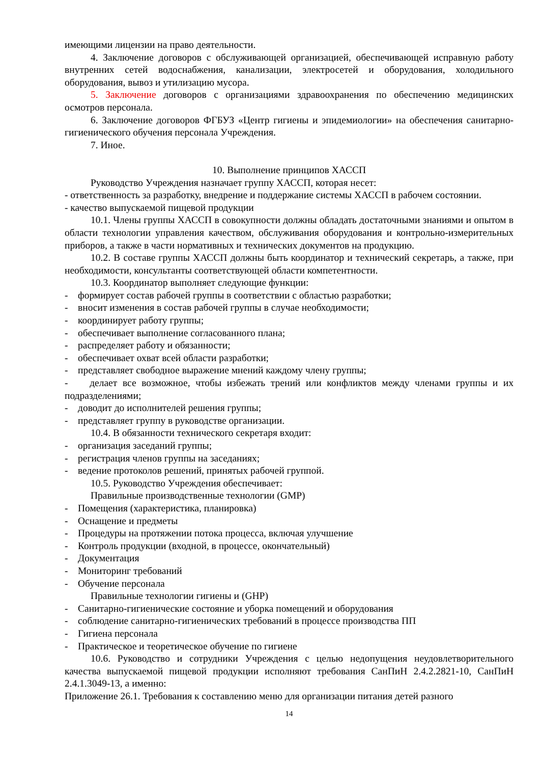имеющими лицензии на право деятельности.
4. Заключение договоров с обслуживающей организацией, обеспечивающей исправную работу внутренних сетей водоснабжения, канализации, электросетей и оборудования, холодильного оборудования, вывоз и утилизацию мусора.
5. Заключение договоров с организациями здравоохранения по обеспечению медицинских осмотров персонала.
6. Заключение договоров ФГБУЗ «Центр гигиены и эпидемиологии» на обеспечения санитарно-гигиенического обучения персонала Учреждения.
7. Иное.
10. Выполнение принципов ХАССП
Руководство Учреждения назначает группу ХАССП, которая несет:
- ответственность за разработку, внедрение и поддержание системы ХАССП в рабочем состоянии.
- качество выпускаемой пищевой продукции
10.1. Члены группы ХАССП в совокупности должны обладать достаточными знаниями и опытом в области технологии управления качеством, обслуживания оборудования и контрольно-измерительных приборов, а также в части нормативных и технических документов на продукцию.
10.2. В составе группы ХАССП должны быть координатор и технический секретарь, а также, при необходимости, консультанты соответствующей области компетентности.
10.3. Координатор выполняет следующие функции:
- формирует состав рабочей группы в соответствии с областью разработки;
- вносит изменения в состав рабочей группы в случае необходимости;
- координирует работу группы;
- обеспечивает выполнение согласованного плана;
- распределяет работу и обязанности;
- обеспечивает охват всей области разработки;
- представляет свободное выражение мнений каждому члену группы;
- делает все возможное, чтобы избежать трений или конфликтов между членами группы и их подразделениями;
- доводит до исполнителей решения группы;
- представляет группу в руководстве организации.
10.4. В обязанности технического секретаря входит:
- организация заседаний группы;
- регистрация членов группы на заседаниях;
- ведение протоколов решений, принятых рабочей группой.
10.5. Руководство Учреждения обеспечивает:
Правильные производственные технологии (GMP)
- Помещения (характеристика, планировка)
- Оснащение и предметы
- Процедуры на протяжении потока процесса, включая улучшение
- Контроль продукции (входной, в процессе, окончательный)
- Документация
- Мониторинг требований
- Обучение персонала
Правильные технологии гигиены и (GHP)
- Санитарно-гигиенические состояние и уборка помещений и оборудования
- соблюдение санитарно-гигиенических требований в процессе производства ПП
- Гигиена персонала
- Практическое и теоретическое обучение по гигиене
10.6. Руководство и сотрудники Учреждения с целью недопущения неудовлетворительного качества выпускаемой пищевой продукции исполняют требования СанПиН 2.4.2.2821-10, СанПиН 2.4.1.3049-13, а именно:
Приложение 26.1. Требования к составлению меню для организации питания детей разного
14